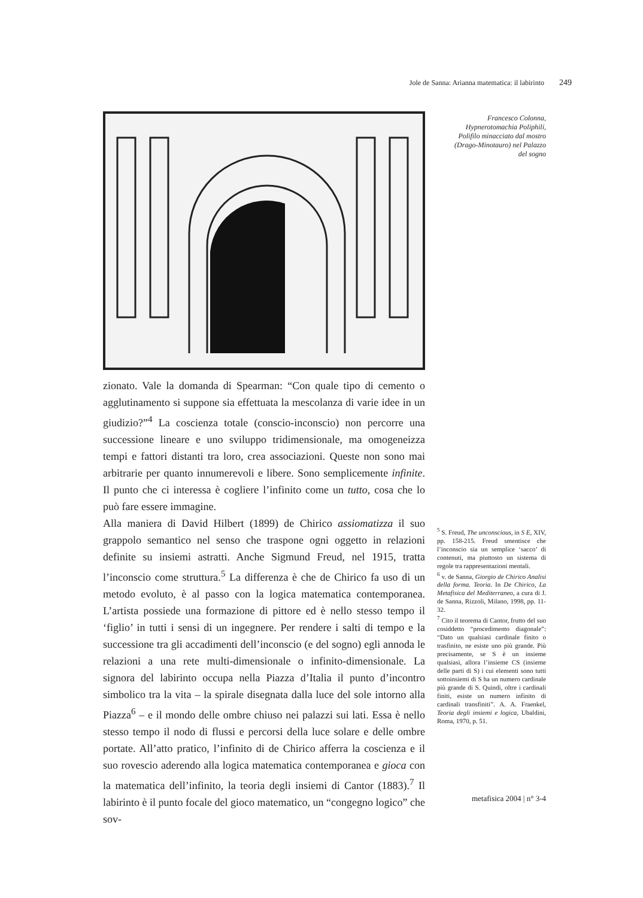Jole de Sanna: Arianna matematica: il labirinto 249
Francesco Colonna,
Hypnerotomachia Poliphili,
Polifilo minacciato dal mostro
(Drago-Minotauro) nel Palazzo
del sogno
zionato. Vale la domanda di Spearman: “Con quale tipo di cemento o agglutinamento si suppone sia effettuata la mescolanza di varie idee in un giudizio?”<sup>4</sup> La coscienza totale (conscio-inconscio) non percorre una successione lineare e uno sviluppo tridimensionale, ma omogeneizza tempi e fattori distanti tra loro, crea associazioni. Queste non sono mai arbitrarie per quanto innumerevoli e libere. Sono semplicemente infinite. Il punto che ci interessa è cogliere l’infinito come un tutto, cosa che lo può fare essere immagine.
Alla maniera di David Hilbert (1899) de Chirico assiomatizza il suo grappolo semantico nel senso che traspone ogni oggetto in relazioni definite su insiemi astratti. Anche Sigmund Freud, nel 1915, tratta l’inconscio come struttura.<sup>5</sup> La differenza è che de Chirico fa uso di un metodo evoluto, è al passo con la logica matematica contemporanea. L’artista possiede una formazione di pittore ed è nello stesso tempo il ‘figlio’ in tutti i sensi di un ingegnere. Per rendere i salti di tempo e la successione tra gli accadimenti dell’inconscio (e del sogno) egli annoda le relazioni a una rete multi-dimensionale o infinito-dimensionale. La signora del labirinto occupa nella Piazza d’Italia il punto d’incontro simbolico tra la vita – la spirale disegnata dalla luce del sole intorno alla Piazza<sup>6</sup> – e il mondo delle ombre chiuso nei palazzi sui lati. Essa è nello stesso tempo il nodo di flussi e percorsi della luce solare e delle ombre portate. All’atto pratico, l’infinito di de Chirico afferra la coscienza e il suo rovescio aderendo alla logica matematica contemporanea e gioca con la matematica dell’infinito, la teoria degli insiemi di Cantor (1883).<sup>7</sup> Il labirinto è il punto focale del gioco matematico, un “congegno logico” che sov-
<sup>5</sup> S. Freud, The unconscious, in S E, XIV, pp. 158-215. Freud smentisce che l’inconscio sia un semplice ‘sacco’ di contenuti, ma piuttosto un sistema di regole tra rappresentazioni mentali.
<sup>6</sup> v. de Sanna, Giorgio de Chirico Analisi della forma. Teoria. In De Chirico, La Metafisica del Mediterraneo, a cura di J. de Sanna, Rizzoli, Milano, 1998, pp. 11-32.
<sup>7</sup> Cito il teorema di Cantor, frutto del suo cosiddetto “procedimento diagonale”: “Dato un qualsiasi cardinale finito o trasfinito, ne esiste uno più grande. Più precisamente, se S è un insieme qualsiasi, allora l’insieme CS (insieme delle parti di S) i cui elementi sono tutti sottoinsiemi di S ha un numero cardinale più grande di S. Quindi, oltre i cardinali finiti, esiste un numero infinito di cardinali transfiniti”. A. A. Fraenkel, Teoria degli insiemi e logica, Ubaldini, Roma, 1970, p. 51.
metafisica 2004 | n° 3-4